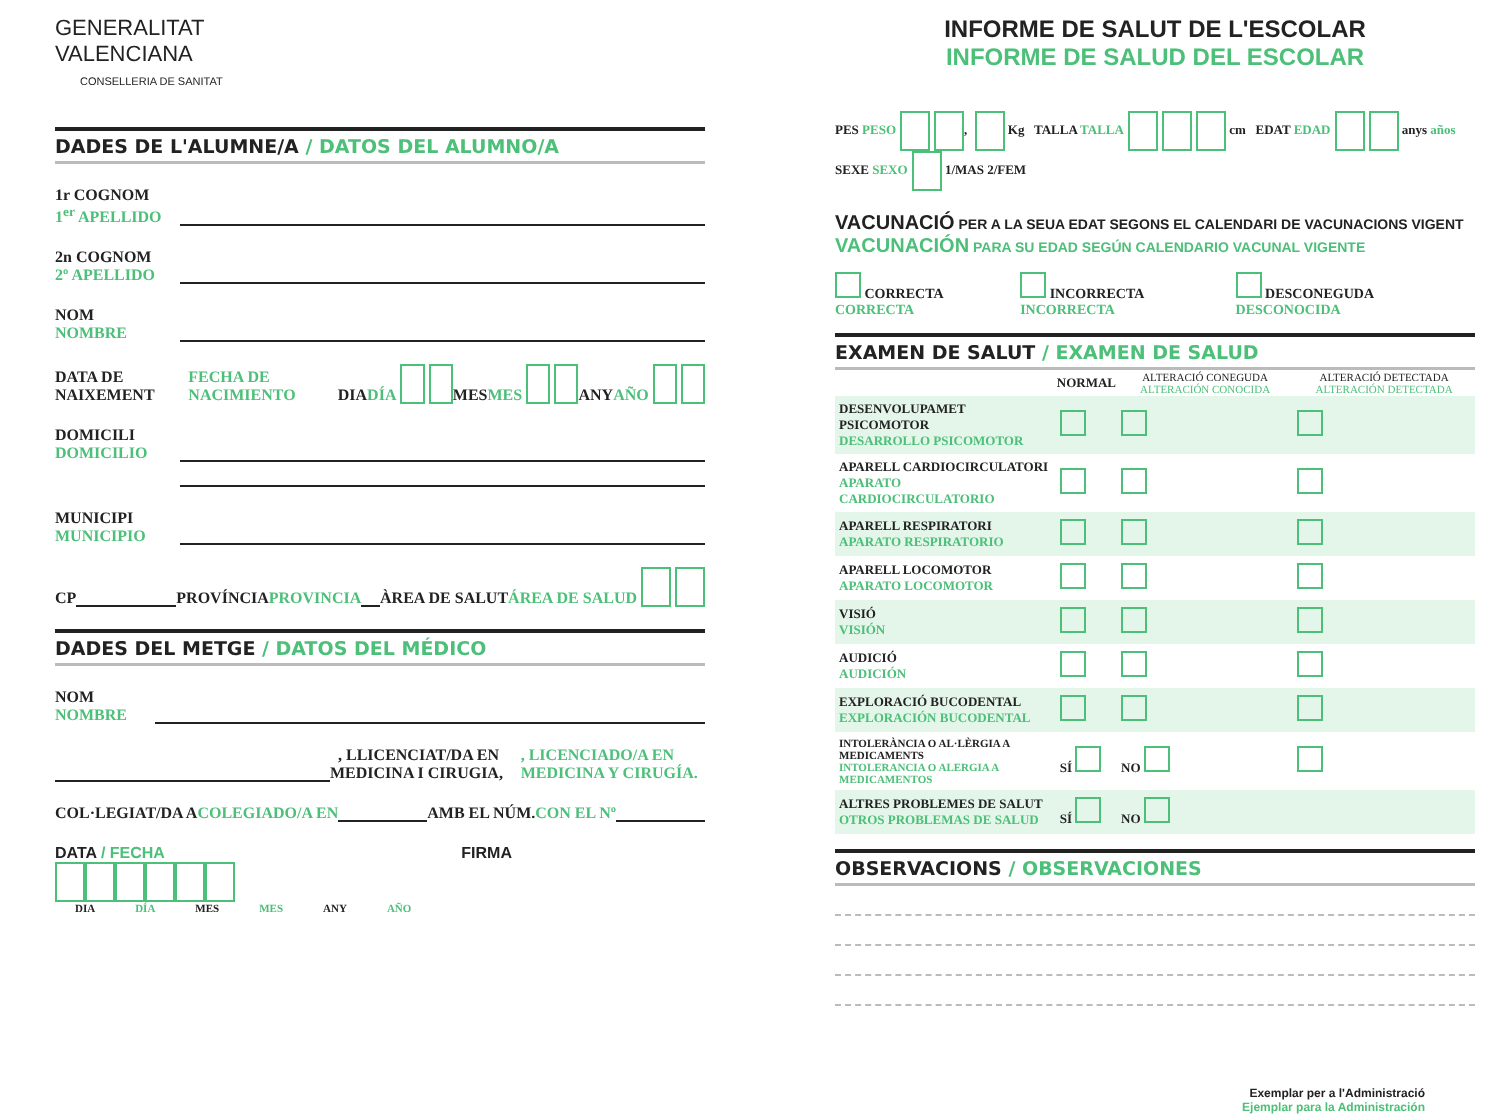GENERALITAT
VALENCIANA
CONSELLERIA DE SANITAT
DADES DE L'ALUMNE/A / DATOS DEL ALUMNO/A
1r COGNOM
1<sup>er</sup> APELLIDO
2n COGNOM
2º APELLIDO
NOM
NOMBRE
DATA DE NAIXEMENT
FECHA DE NACIMIENTO DIA DÍA MES MES ANY AÑO
DOMICILI
DOMICILIO
MUNICIPI
MUNICIPIO
CP
PROVÍNCIA PROVINCIA
ÀREA DE SALUT ÁREA DE SALUD
DADES DEL METGE / DATOS DEL MÉDICO
NOM
NOMBRE
, LLICENCIAT/DA EN MEDICINA I CIRUGIA,
, LICENCIADO/A EN MEDICINA Y CIRUGÍA.
COL·LEGIAT/DA A COLEGIADO/A EN
AMB EL NÚM. CON EL Nº
DATA / FECHA
DIA DÍA MES MES ANY AÑO
FIRMA
INFORME DE SALUT DE L'ESCOLAR
INFORME DE SALUD DEL ESCOLAR
PES PESO , Kg TALLA TALLA cm EDAT EDAD anys años SEXE SEXO 1/MAS 2/FEM
VACUNACIÓ PER A LA SEUA EDAT SEGONS EL CALENDARI DE VACUNACIONS VIGENT
VACUNACIÓN PARA SU EDAD SEGÚN CALENDARIO VACUNAL VIGENTE
CORRECTA CORRECTA INCORRECTA INCORRECTA DESCONEGUDA DESCONOCIDA
EXAMEN DE SALUT / EXAMEN DE SALUD
| | NORMAL | ALTERACIÓ CONEGUDA ALTERACIÓN CONOCIDA | ALTERACIÓ DETECTADA ALTERACIÓN DETECTADA |
| --- | --- | --- | --- |
| DESENVOLUPAMET PSICOMOTOR DESARROLLO PSICOMOTOR | | | |
| APARELL CARDIOCIRCULATORI APARATO CARDIOCIRCULATORIO | | | |
| APARELL RESPIRATORI APARATO RESPIRATORIO | | | |
| APARELL LOCOMOTOR APARATO LOCOMOTOR | | | |
| VISIÓ VISIÓN | | | |
| AUDICIÓ AUDICIÓN | | | |
| EXPLORACIÓ BUCODENTAL EXPLORACIÓN BUCODENTAL | | | |
| INTOLERÀNCIA O AL·LÈRGIA A MEDICAMENTS INTOLERANCIA O ALERGIA A MEDICAMENTOS | SÍ | NO | |
| ALTRES PROBLEMES DE SALUT OTROS PROBLEMAS DE SALUD | SÍ | NO | |
OBSERVACIONS / OBSERVACIONES
Exemplar per a l'Administració
Ejemplar para la Administración